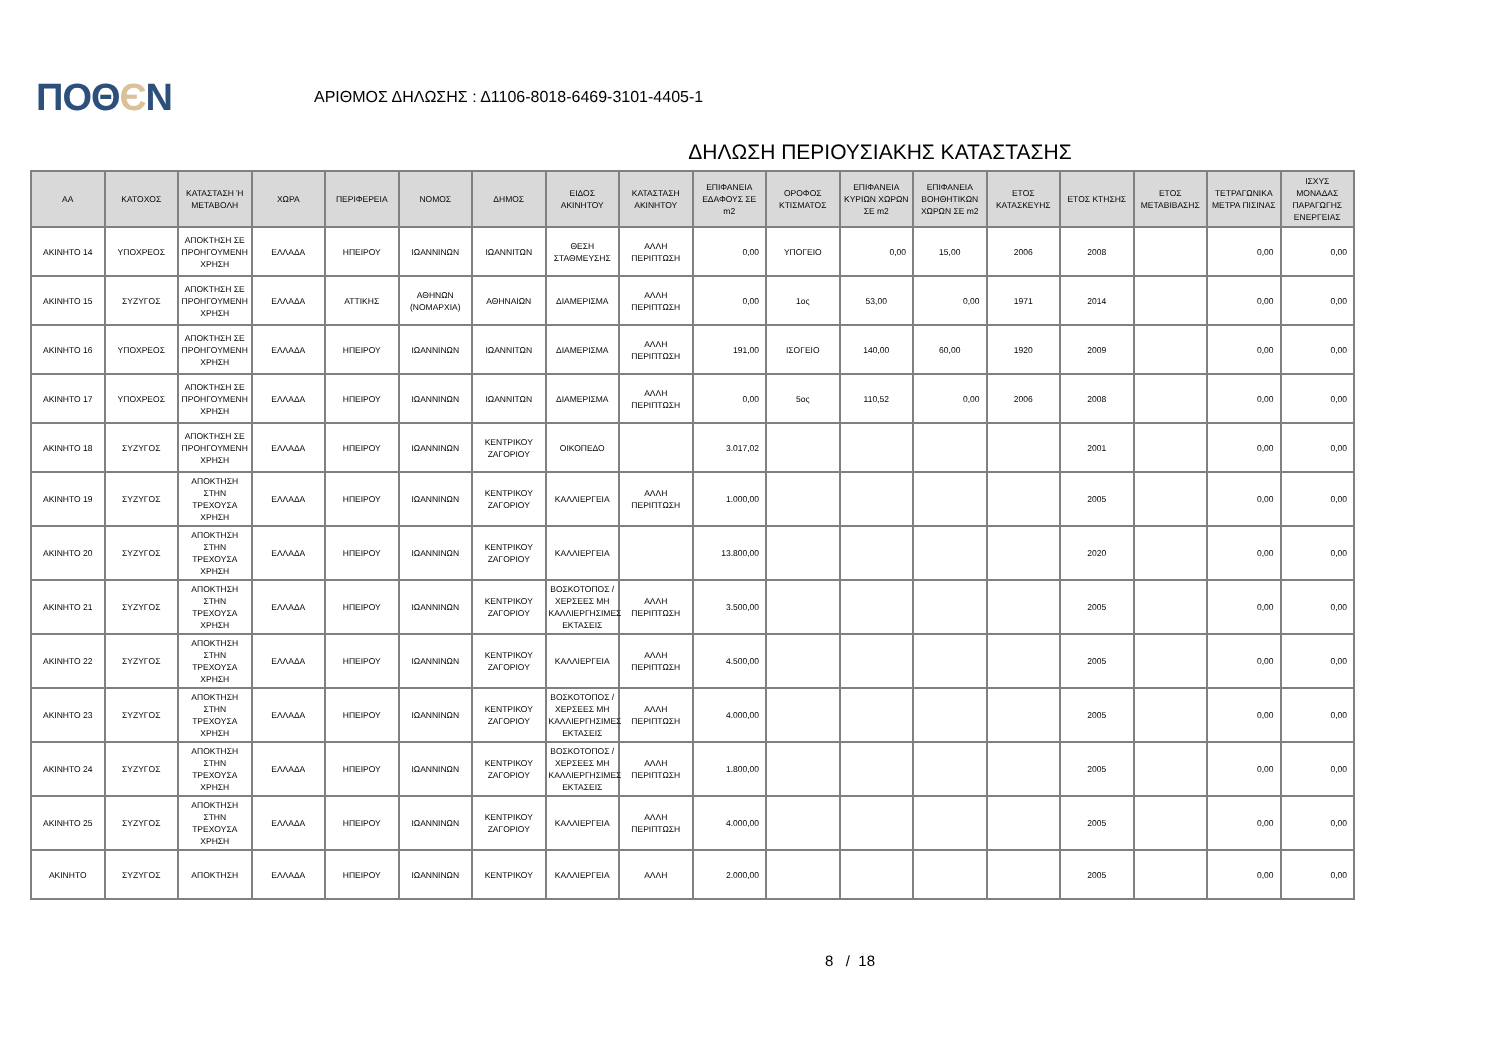ΠΟΘЄΝ
ΑΡΙΘΜΟΣ ΔΗΛΩΣΗΣ : Δ1106-8018-6469-3101-4405-1
ΔΗΛΩΣΗ ΠΕΡΙΟΥΣΙΑΚΗΣ ΚΑΤΑΣΤΑΣΗΣ
| ΑΑ | ΚΑΤΟΧΟΣ | ΚΑΤΑΣΤΑΣΗ Ή ΜΕΤΑΒΟΛΗ | ΧΩΡΑ | ΠΕΡΙΦΕΡΕΙΑ | ΝΟΜΟΣ | ΔΗΜΟΣ | ΕΙΔΟΣ ΑΚΙΝΗΤΟΥ | ΚΑΤΑΣΤΑΣΗ ΑΚΙΝΗΤΟΥ | ΕΠΙΦΑΝΕΙΑ ΕΔΑΦΟΥΣ ΣΕ m2 | ΟΡΟΦΟΣ ΚΤΙΣΜΑΤΟΣ | ΕΠΙΦΑΝΕΙΑ ΚΥΡΙΩΝ ΧΩΡΩΝ ΣΕ m2 | ΕΠΙΦΑΝΕΙΑ ΒΟΗΘΗΤΙΚΩΝ ΧΩΡΩΝ ΣΕ m2 | ΕΤΟΣ ΚΑΤΑΣΚΕΥΗΣ | ΕΤΟΣ ΚΤΗΣΗΣ | ΕΤΟΣ ΜΕΤΑΒΙΒΑΣΗΣ | ΤΕΤΡΑΓΩΝΙΚΑ ΜΕΤΡΑ ΠΙΣΙΝΑΣ | ΙΣΧΥΣ ΜΟΝΑΔΑΣ ΠΑΡΑΓΩΓΗΣ ΕΝΕΡΓΕΙΑΣ |
| --- | --- | --- | --- | --- | --- | --- | --- | --- | --- | --- | --- | --- | --- | --- | --- | --- | --- |
| ΑΚΙΝΗΤΟ 14 | ΥΠΟΧΡΕΟΣ | ΑΠΟΚΤΗΣΗ ΣΕ ΠΡΟΗΓΟΥΜΕΝΗ ΧΡΗΣΗ | ΕΛΛΑΔΑ | ΗΠΕΙΡΟΥ | ΙΩΑΝΝΙΝΩΝ | ΙΩΑΝΝΙΤΩΝ | ΘΕΣΗ ΣΤΑΘΜΕΥΣΗΣ | ΑΛΛΗ ΠΕΡΙΠΤΩΣΗ | 0,00 | ΥΠΟΓΕΙΟ | 0,00 | 15,00 | 2006 | 2008 | | 0,00 | 0,00 |
| ΑΚΙΝΗΤΟ 15 | ΣΥΖΥΓΟΣ | ΑΠΟΚΤΗΣΗ ΣΕ ΠΡΟΗΓΟΥΜΕΝΗ ΧΡΗΣΗ | ΕΛΛΑΔΑ | ΑΤΤΙΚΗΣ | ΑΘΗΝΩΝ (ΝΟΜΑΡΧΙΑ) | ΑΘΗΝΑΙΩΝ | ΔΙΑΜΕΡΙΣΜΑ | ΑΛΛΗ ΠΕΡΙΠΤΩΣΗ | 0,00 | 1ος | 53,00 | 0,00 | 1971 | 2014 | | 0,00 | 0,00 |
| ΑΚΙΝΗΤΟ 16 | ΥΠΟΧΡΕΟΣ | ΑΠΟΚΤΗΣΗ ΣΕ ΠΡΟΗΓΟΥΜΕΝΗ ΧΡΗΣΗ | ΕΛΛΑΔΑ | ΗΠΕΙΡΟΥ | ΙΩΑΝΝΙΝΩΝ | ΙΩΑΝΝΙΤΩΝ | ΔΙΑΜΕΡΙΣΜΑ | ΑΛΛΗ ΠΕΡΙΠΤΩΣΗ | 191,00 | ΙΣΟΓΕΙΟ | 140,00 | 60,00 | 1920 | 2009 | | 0,00 | 0,00 |
| ΑΚΙΝΗΤΟ 17 | ΥΠΟΧΡΕΟΣ | ΑΠΟΚΤΗΣΗ ΣΕ ΠΡΟΗΓΟΥΜΕΝΗ ΧΡΗΣΗ | ΕΛΛΑΔΑ | ΗΠΕΙΡΟΥ | ΙΩΑΝΝΙΝΩΝ | ΙΩΑΝΝΙΤΩΝ | ΔΙΑΜΕΡΙΣΜΑ | ΑΛΛΗ ΠΕΡΙΠΤΩΣΗ | 0,00 | 5ος | 110,52 | 0,00 | 2006 | 2008 | | 0,00 | 0,00 |
| ΑΚΙΝΗΤΟ 18 | ΣΥΖΥΓΟΣ | ΑΠΟΚΤΗΣΗ ΣΕ ΠΡΟΗΓΟΥΜΕΝΗ ΧΡΗΣΗ | ΕΛΛΑΔΑ | ΗΠΕΙΡΟΥ | ΙΩΑΝΝΙΝΩΝ | ΚΕΝΤΡΙΚΟΥ ΖΑΓΟΡΙΟΥ | ΟΙΚΟΠΕΔΟ | | 3.017,02 | | | | | 2001 | | 0,00 | 0,00 |
| ΑΚΙΝΗΤΟ 19 | ΣΥΖΥΓΟΣ | ΑΠΟΚΤΗΣΗ ΣΤΗΝ ΤΡΕΧΟΥΣΑ ΧΡΗΣΗ | ΕΛΛΑΔΑ | ΗΠΕΙΡΟΥ | ΙΩΑΝΝΙΝΩΝ | ΚΕΝΤΡΙΚΟΥ ΖΑΓΟΡΙΟΥ | ΚΑΛΛΙΕΡΓΕΙΑ | ΑΛΛΗ ΠΕΡΙΠΤΩΣΗ | 1.000,00 | | | | | 2005 | | 0,00 | 0,00 |
| ΑΚΙΝΗΤΟ 20 | ΣΥΖΥΓΟΣ | ΑΠΟΚΤΗΣΗ ΣΤΗΝ ΤΡΕΧΟΥΣΑ ΧΡΗΣΗ | ΕΛΛΑΔΑ | ΗΠΕΙΡΟΥ | ΙΩΑΝΝΙΝΩΝ | ΚΕΝΤΡΙΚΟΥ ΖΑΓΟΡΙΟΥ | ΚΑΛΛΙΕΡΓΕΙΑ | | 13.800,00 | | | | | 2020 | | 0,00 | 0,00 |
| ΑΚΙΝΗΤΟ 21 | ΣΥΖΥΓΟΣ | ΑΠΟΚΤΗΣΗ ΣΤΗΝ ΤΡΕΧΟΥΣΑ ΧΡΗΣΗ | ΕΛΛΑΔΑ | ΗΠΕΙΡΟΥ | ΙΩΑΝΝΙΝΩΝ | ΚΕΝΤΡΙΚΟΥ ΖΑΓΟΡΙΟΥ | ΒΟΣΚΟΤΟΠΟΣ / ΧΕΡΣΕΕΣ ΜΗ ΚΑΛΛΙΕΡΓΗΣΙΜΕΣ ΕΚΤΑΣΕΙΣ | ΑΛΛΗ ΠΕΡΙΠΤΩΣΗ | 3.500,00 | | | | | 2005 | | 0,00 | 0,00 |
| ΑΚΙΝΗΤΟ 22 | ΣΥΖΥΓΟΣ | ΑΠΟΚΤΗΣΗ ΣΤΗΝ ΤΡΕΧΟΥΣΑ ΧΡΗΣΗ | ΕΛΛΑΔΑ | ΗΠΕΙΡΟΥ | ΙΩΑΝΝΙΝΩΝ | ΚΕΝΤΡΙΚΟΥ ΖΑΓΟΡΙΟΥ | ΚΑΛΛΙΕΡΓΕΙΑ | ΑΛΛΗ ΠΕΡΙΠΤΩΣΗ | 4.500,00 | | | | | 2005 | | 0,00 | 0,00 |
| ΑΚΙΝΗΤΟ 23 | ΣΥΖΥΓΟΣ | ΑΠΟΚΤΗΣΗ ΣΤΗΝ ΤΡΕΧΟΥΣΑ ΧΡΗΣΗ | ΕΛΛΑΔΑ | ΗΠΕΙΡΟΥ | ΙΩΑΝΝΙΝΩΝ | ΚΕΝΤΡΙΚΟΥ ΖΑΓΟΡΙΟΥ | ΒΟΣΚΟΤΟΠΟΣ / ΧΕΡΣΕΕΣ ΜΗ ΚΑΛΛΙΕΡΓΗΣΙΜΕΣ ΕΚΤΑΣΕΙΣ | ΑΛΛΗ ΠΕΡΙΠΤΩΣΗ | 4.000,00 | | | | | 2005 | | 0,00 | 0,00 |
| ΑΚΙΝΗΤΟ 24 | ΣΥΖΥΓΟΣ | ΑΠΟΚΤΗΣΗ ΣΤΗΝ ΤΡΕΧΟΥΣΑ ΧΡΗΣΗ | ΕΛΛΑΔΑ | ΗΠΕΙΡΟΥ | ΙΩΑΝΝΙΝΩΝ | ΚΕΝΤΡΙΚΟΥ ΖΑΓΟΡΙΟΥ | ΒΟΣΚΟΤΟΠΟΣ / ΧΕΡΣΕΕΣ ΜΗ ΚΑΛΛΙΕΡΓΗΣΙΜΕΣ ΕΚΤΑΣΕΙΣ | ΑΛΛΗ ΠΕΡΙΠΤΩΣΗ | 1.800,00 | | | | | 2005 | | 0,00 | 0,00 |
| ΑΚΙΝΗΤΟ 25 | ΣΥΖΥΓΟΣ | ΑΠΟΚΤΗΣΗ ΣΤΗΝ ΤΡΕΧΟΥΣΑ ΧΡΗΣΗ | ΕΛΛΑΔΑ | ΗΠΕΙΡΟΥ | ΙΩΑΝΝΙΝΩΝ | ΚΕΝΤΡΙΚΟΥ ΖΑΓΟΡΙΟΥ | ΚΑΛΛΙΕΡΓΕΙΑ | ΑΛΛΗ ΠΕΡΙΠΤΩΣΗ | 4.000,00 | | | | | 2005 | | 0,00 | 0,00 |
| ΑΚΙΝΗΤΟ | ΣΥΖΥΓΟΣ | ΑΠΟΚΤΗΣΗ | ΕΛΛΑΔΑ | ΗΠΕΙΡΟΥ | ΙΩΑΝΝΙΝΩΝ | ΚΕΝΤΡΙΚΟΥ | ΚΑΛΛΙΕΡΓΕΙΑ | ΑΛΛΗ | 2.000,00 | | | | | 2005 | | 0,00 | 0,00 |
8 / 18